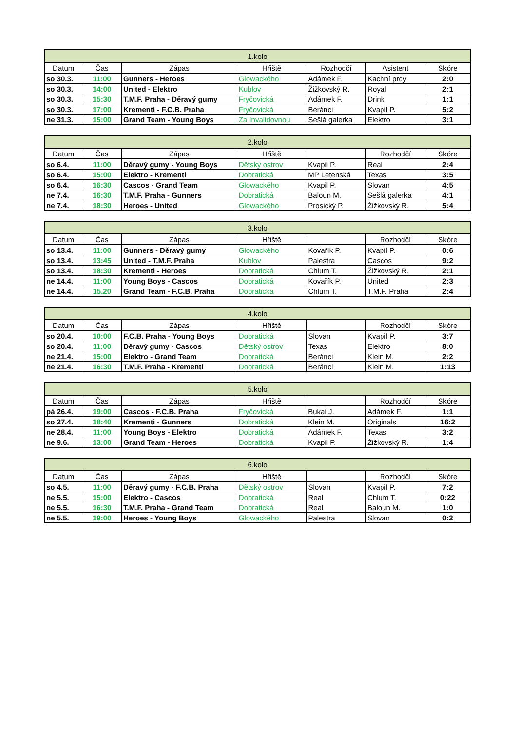| 1.kolo | | | | | | |
| --- | --- | --- | --- | --- | --- | --- |
| Datum | Čas | Zápas | Hřiště | Rozhodčí | Asistent | Skóre |
| so 30.3. | 11:00 | Gunners - Heroes | Glowackého | Adámek F. | Kachní prdy | 2:0 |
| so 30.3. | 14:00 | United - Elektro | Kublov | Žižkovský R. | Royal | 2:1 |
| so 30.3. | 15:30 | T.M.F. Praha - Děravý gumy | Fryčovická | Adámek F. | Drink | 1:1 |
| so 30.3. | 17:00 | Krementi - F.C.B. Praha | Fryčovická | Beránci | Kvapil P. | 5:2 |
| ne 31.3. | 15:00 | Grand Team - Young Boys | Za Invalidovnou | Sešlá galerka | Elektro | 3:1 |
| 2.kolo | | | | | | |
| --- | --- | --- | --- | --- | --- | --- |
| Datum | Čas | Zápas | Hřiště | | Rozhodčí | Skóre |
| so 6.4. | 11:00 | Děravý gumy - Young Boys | Dětský ostrov | Kvapil P. | Real | 2:4 |
| so 6.4. | 15:00 | Elektro - Krementi | Dobratická | MP Letenská | Texas | 3:5 |
| so 6.4. | 16:30 | Cascos - Grand Team | Glowackého | Kvapil P. | Slovan | 4:5 |
| ne 7.4. | 16:30 | T.M.F. Praha - Gunners | Dobratická | Baloun M. | Sešlá galerka | 4:1 |
| ne 7.4. | 18:30 | Heroes - United | Glowackého | Prosický P. | Žižkovský R. | 5:4 |
| 3.kolo | | | | | | |
| --- | --- | --- | --- | --- | --- | --- |
| Datum | Čas | Zápas | Hřiště | | Rozhodčí | Skóre |
| so 13.4. | 11:00 | Gunners - Děravý gumy | Glowackého | Kovařík P. | Kvapil P. | 0:6 |
| so 13.4. | 13:45 | United - T.M.F. Praha | Kublov | Palestra | Cascos | 9:2 |
| so 13.4. | 18:30 | Krementi - Heroes | Dobratická | Chlum T. | Žižkovský R. | 2:1 |
| ne 14.4. | 11:00 | Young Boys - Cascos | Dobratická | Kovařík P. | United | 2:3 |
| ne 14.4. | 15.20 | Grand Team - F.C.B. Praha | Dobratická | Chlum T. | T.M.F. Praha | 2:4 |
| 4.kolo | | | | | | |
| --- | --- | --- | --- | --- | --- | --- |
| Datum | Čas | Zápas | Hřiště | | Rozhodčí | Skóre |
| so 20.4. | 10:00 | F.C.B. Praha - Young Boys | Dobratická | Slovan | Kvapil P. | 3:7 |
| so 20.4. | 11:00 | Děravý gumy - Cascos | Dětský ostrov | Texas | Elektro | 8:0 |
| ne 21.4. | 15:00 | Elektro - Grand Team | Dobratická | Beránci | Klein M. | 2:2 |
| ne 21.4. | 16:30 | T.M.F. Praha - Krementi | Dobratická | Beránci | Klein M. | 1:13 |
| 5.kolo | | | | | | |
| --- | --- | --- | --- | --- | --- | --- |
| Datum | Čas | Zápas | Hřiště | | Rozhodčí | Skóre |
| pá 26.4. | 19:00 | Cascos - F.C.B. Praha | Fryčovická | Bukai J. | Adámek F. | 1:1 |
| so 27.4. | 18:40 | Krementi - Gunners | Dobratická | Klein M. | Originals | 16:2 |
| ne 28.4. | 11:00 | Young Boys - Elektro | Dobratická | Adámek F. | Texas | 3:2 |
| ne 9.6. | 13:00 | Grand Team - Heroes | Dobratická | Kvapil P. | Žižkovský R. | 1:4 |
| 6.kolo | | | | | | |
| --- | --- | --- | --- | --- | --- | --- |
| Datum | Čas | Zápas | Hřiště | | Rozhodčí | Skóre |
| so 4.5. | 11:00 | Děravý gumy - F.C.B. Praha | Dětský ostrov | Slovan | Kvapil P. | 7:2 |
| ne 5.5. | 15:00 | Elektro - Cascos | Dobratická | Real | Chlum T. | 0:22 |
| ne 5.5. | 16:30 | T.M.F. Praha - Grand Team | Dobratická | Real | Baloun M. | 1:0 |
| ne 5.5. | 19:00 | Heroes - Young Boys | Glowackého | Palestra | Slovan | 0:2 |